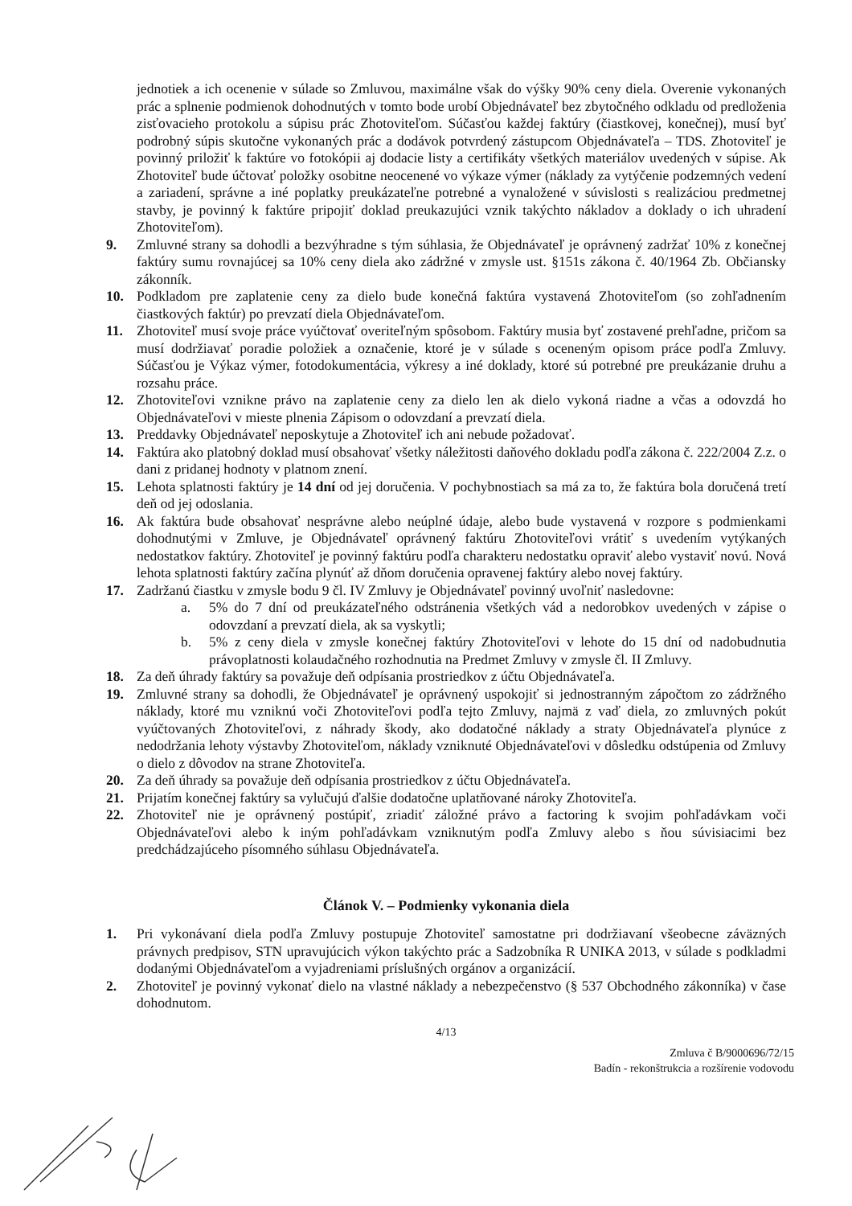jednotiek a ich ocenenie v súlade so Zmluvou, maximálne však do výšky 90% ceny diela. Overenie vykonaných prác a splnenie podmienok dohodnutých v tomto bode urobí Objednávateľ bez zbytočného odkladu od predloženia zisťovacieho protokolu a súpisu prác Zhotoviteľom. Súčasťou každej faktúry (čiastkovej, konečnej), musí byť podrobný súpis skutočne vykonaných prác a dodávok potvrdený zástupcom Objednávateľa – TDS. Zhotoviteľ je povinný priložiť k faktúre vo fotokópii aj dodacie listy a certifikáty všetkých materiálov uvedených v súpise. Ak Zhotoviteľ bude účtovať položky osobitne neocenené vo výkaze výmer (náklady za vytýčenie podzemných vedení a zariadení, správne a iné poplatky preukázateľne potrebné a vynaložené v súvislosti s realizáciou predmetnej stavby, je povinný k faktúre pripojiť doklad preukazujúci vznik takýchto nákladov a doklady o ich uhradení Zhotoviteľom).
9. Zmluvné strany sa dohodli a bezvýhradne s tým súhlasia, že Objednávateľ je oprávnený zadržať 10% z konečnej faktúry sumu rovnajúcej sa 10% ceny diela ako zádržné v zmysle ust. §151s zákona č. 40/1964 Zb. Občiansky zákonník.
10. Podkladom pre zaplatenie ceny za dielo bude konečná faktúra vystavená Zhotoviteľom (so zohľadnením čiastkových faktúr) po prevzatí diela Objednávateľom.
11. Zhotoviteľ musí svoje práce vyúčtovať overiteľným spôsobom. Faktúry musia byť zostavené prehľadne, pričom sa musí dodržiavať poradie položiek a označenie, ktoré je v súlade s oceneným opisom práce podľa Zmluvy. Súčasťou je Výkaz výmer, fotodokumentácia, výkresy a iné doklady, ktoré sú potrebné pre preukázanie druhu a rozsahu práce.
12. Zhotoviteľovi vznikne právo na zaplatenie ceny za dielo len ak dielo vykoná riadne a včas a odovzdá ho Objednávateľovi v mieste plnenia Zápisom o odovzdaní a prevzatí diela.
13. Preddavky Objednávateľ neposkytuje a Zhotoviteľ ich ani nebude požadovať.
14. Faktúra ako platobný doklad musí obsahovať všetky náležitosti daňového dokladu podľa zákona č. 222/2004 Z.z. o dani z pridanej hodnoty v platnom znení.
15. Lehota splatnosti faktúry je 14 dní od jej doručenia. V pochybnostiach sa má za to, že faktúra bola doručená tretí deň od jej odoslania.
16. Ak faktúra bude obsahovať nesprávne alebo neúplné údaje, alebo bude vystavená v rozpore s podmienkami dohodnutými v Zmluve, je Objednávateľ oprávnený faktúru Zhotoviteľovi vrátiť s uvedením vytýkaných nedostatkov faktúry. Zhotoviteľ je povinný faktúru podľa charakteru nedostatku opraviť alebo vystaviť novú. Nová lehota splatnosti faktúry začína plynúť až dňom doručenia opravenej faktúry alebo novej faktúry.
17. Zadržanú čiastku v zmysle bodu 9 čl. IV Zmluvy je Objednávateľ povinný uvoľniť nasledovne:
a. 5% do 7 dní od preukázateľného odstránenia všetkých vád a nedorobkov uvedených v zápise o odovzdaní a prevzatí diela, ak sa vyskytli;
b. 5% z ceny diela v zmysle konečnej faktúry Zhotoviteľovi v lehote do 15 dní od nadobudnutia právoplatnosti kolaudačného rozhodnutia na Predmet Zmluvy v zmysle čl. II Zmluvy.
18. Za deň úhrady faktúry sa považuje deň odpísania prostriedkov z účtu Objednávateľa.
19. Zmluvné strany sa dohodli, že Objednávateľ je oprávnený uspokojiť si jednostranným zápočtom zo zádržného náklady, ktoré mu vzniknú voči Zhotoviteľovi podľa tejto Zmluvy, najmä z vaď diela, zo zmluvných pokút vyúčtovaných Zhotoviteľovi, z náhrady škody, ako dodatočné náklady a straty Objednávateľa plynúce z nedodržania lehoty výstavby Zhotoviteľom, náklady vzniknuté Objednávateľovi v dôsledku odstúpenia od Zmluvy o dielo z dôvodov na strane Zhotoviteľa.
20. Za deň úhrady sa považuje deň odpísania prostriedkov z účtu Objednávateľa.
21. Prijatím konečnej faktúry sa vylučujú ďalšie dodatočne uplatňované nároky Zhotoviteľa.
22. Zhotoviteľ nie je oprávnený postúpiť, zriadiť záložné právo a factoring k svojim pohľadávkam voči Objednávateľovi alebo k iným pohľadávkam vzniknutým podľa Zmluvy alebo s ňou súvisiacimi bez predchádzajúceho písomného súhlasu Objednávateľa.
Článok V. – Podmienky vykonania diela
1. Pri vykonávaní diela podľa Zmluvy postupuje Zhotoviteľ samostatne pri dodržiavaní všeobecne záväzných právnych predpisov, STN upravujúcich výkon takýchto prác a Sadzobníka R UNIKA 2013, v súlade s podkladmi dodanými Objednávateľom a vyjadreniami príslušných orgánov a organizácií.
2. Zhotoviteľ je povinný vykonať dielo na vlastné náklady a nebezpečenstvo (§ 537 Obchodného zákonníka) v čase dohodnutom.
4/13
Zmluva č B/9000696/72/15
Badín - rekonštrukcia a rozšírenie vodovodu